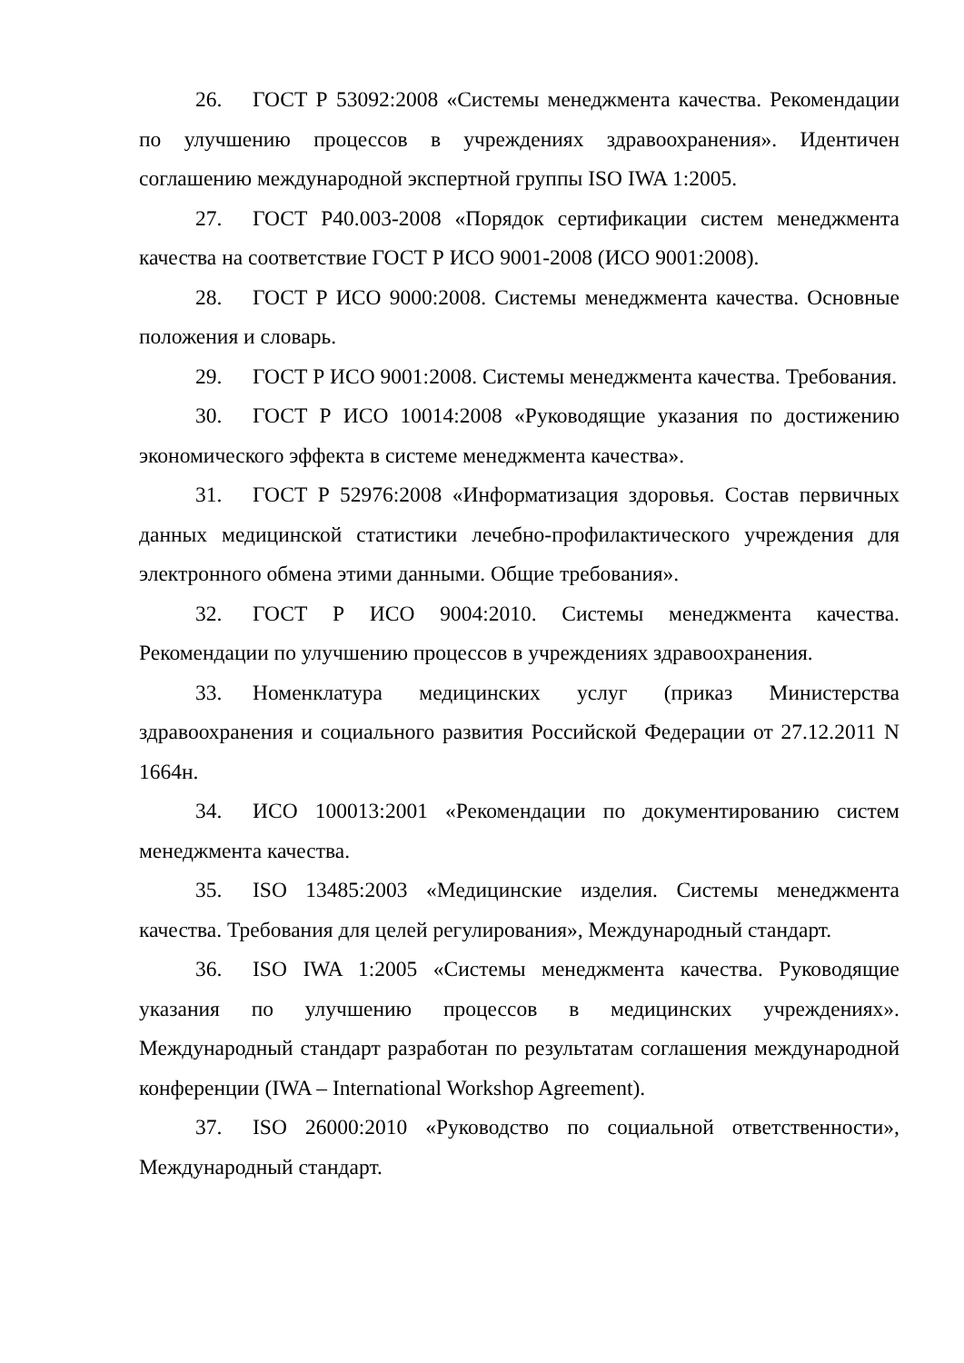26. ГОСТ Р 53092:2008 «Системы менеджмента качества. Рекомендации по улучшению процессов в учреждениях здравоохранения». Идентичен соглашению международной экспертной группы ISO IWA 1:2005.
27. ГОСТ Р40.003-2008 «Порядок сертификации систем менеджмента качества на соответствие ГОСТ Р ИСО 9001-2008 (ИСО 9001:2008).
28. ГОСТ Р ИСО 9000:2008. Системы менеджмента качества. Основные положения и словарь.
29. ГОСТ Р ИСО 9001:2008. Системы менеджмента качества. Требования.
30. ГОСТ Р ИСО 10014:2008 «Руководящие указания по достижению экономического эффекта в системе менеджмента качества».
31. ГОСТ Р 52976:2008 «Информатизация здоровья. Состав первичных данных медицинской статистики лечебно-профилактического учреждения для электронного обмена этими данными. Общие требования».
32. ГОСТ Р ИСО 9004:2010. Системы менеджмента качества. Рекомендации по улучшению процессов в учреждениях здравоохранения.
33. Номенклатура медицинских услуг (приказ Министерства здравоохранения и социального развития Российской Федерации от 27.12.2011 N 1664н.
34. ИСО 100013:2001 «Рекомендации по документированию систем менеджмента качества.
35. ISO 13485:2003 «Медицинские изделия. Системы менеджмента качества. Требования для целей регулирования», Международный стандарт.
36. ISO IWA 1:2005 «Системы менеджмента качества. Руководящие указания по улучшению процессов в медицинских учреждениях». Международный стандарт разработан по результатам соглашения международной конференции (IWA – International Workshop Agreement).
37. ISO 26000:2010 «Руководство по социальной ответственности», Международный стандарт.